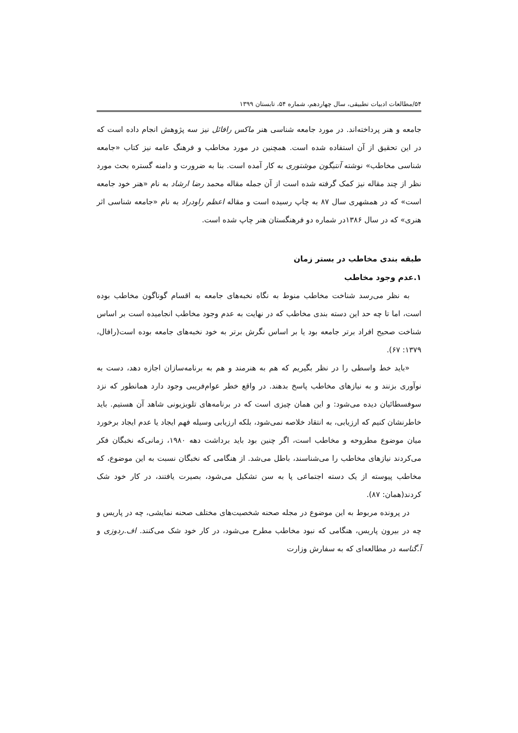۵۴/مطالعات ادبیات تطبیقی، سال چهاردهم، شماره ۵۴، تابستان ۱۳۹۹
جامعه و هنر پرداخته‌اند. در مورد جامعه شناسی هنر ماکس رافائل نیز سه پژوهش انجام داده است که در این تحقیق از آن استفاده شده است. همچنین در مورد مخاطب و فرهنگ عامه نیز کتاب «جامعه شناسی مخاطب» نوشته آنتیگون موشتوری به کار آمده است. بنا به ضرورت و دامنه گستره بحث مورد نظر از چند مقاله نیز کمک گرفته شده است از آن جمله مقاله محمد رضا ارشاد به نام «هنر خود جامعه است» که در همشهری سال ۸۷ به چاپ رسیده است و مقاله اعظم راودراد به نام «جامعه شناسی اثر هنری» که در سال ۱۳۸۶در شماره دو فرهنگستان هنر چاپ شده است.
طبقه بندی مخاطب در بستر زمان
۱.عدم وجود مخاطب
به نظر می‌رسد شناخت مخاطب منوط به نگاه نخبه‌های جامعه به اقسام گوناگون مخاطب بوده است، اما تا چه حد این دسته بندی مخاطب که در نهایت به عدم وجود مخاطب انجامیده است بر اساس شناخت صحیح افراد برتر جامعه بود یا بر اساس نگرش برتر به خود نخبه‌های جامعه بوده است(رافال، ۱۳۷۹: ۶۷).
«باید خط واسطی را در نظر بگیریم که هم به هنرمند و هم به برنامه‌سازان اجازه دهد، دست به نوآوری بزنند و به نیازهای مخاطب پاسخ بدهند. در واقع خطر عوام‌فریبی وجود دارد همانطور که نزد سوفسطائیان دیده می‌شود: و این همان چیزی است که در برنامه‌های تلویزیونی شاهد آن هستیم. باید خاطرنشان کنیم که ارزیابی، به انتقاد خلاصه نمی‌شود، بلکه ارزیابی وسیله فهم ایجاد یا عدم ایجاد برخورد میان موضوع مطروحه و مخاطب است، اگر چنین بود باید برداشت دهه ۱۹۸۰، زمانی‌که نخبگان فکر می‌کردند نیازهای مخاطب را می‌شناسند، باطل می‌شد. از هنگامی که نخبگان نسبت به این موضوع، که مخاطب پیوسته از یک دسته اجتماعی پا به سن تشکیل می‌شود، بصیرت یافتند، در کار خود شک کردند(همان: ۸۷).
در پرونده مربوط به این موضوع در مجله صحنه شخصیت‌های مختلف صحنه نمایشی، چه در پاریس و چه در بیرون پاریس، هنگامی که نبود مخاطب مطرح می‌شود، در کار خود شک می‌کنند. اف.ردوزی و آ.گناسه در مطالعه‌ای که به سفارش وزارت